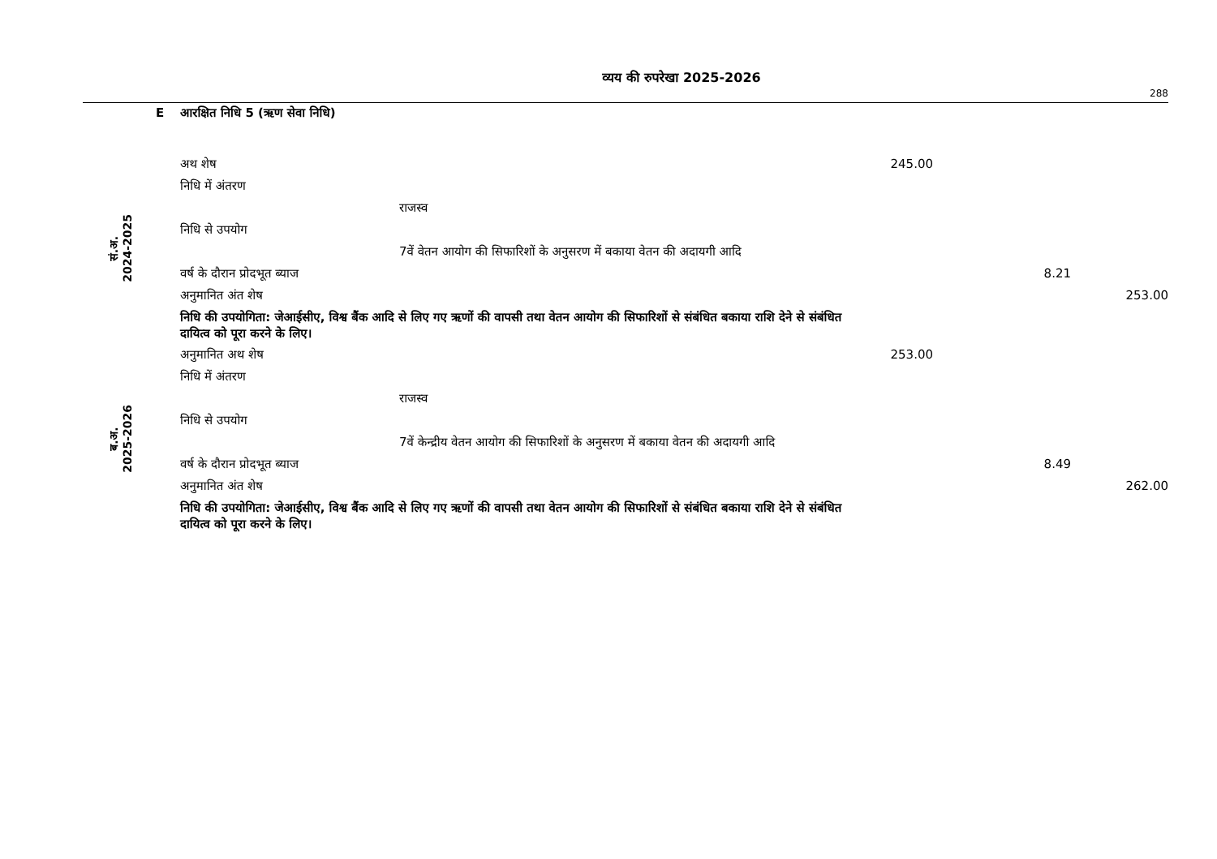व्यय की रुपरेखा 2025-2026
288
| | E | आरक्षित निधि 5 (ऋण सेवा निधि) | | | | |
| सं.अ. 2024-2025 | | अथ शेष | | 245.00 | | |
| | | निधि में अंतरण | | | | |
| | | | राजस्व | | | |
| | | निधि से उपयोग | | | | |
| | | | 7वें वेतन आयोग की सिफारिशों के अनुसरण में बकाया वेतन की अदायगी आदि | | | |
| | | वर्ष के दौरान प्रोदभूत ब्याज | | | 8.21 | |
| | | अनुमानित अंत शेष | | | | 253.00 |
| | | निधि की उपयोगिता: जेआईसीए, विश्व बैंक आदि से लिए गए ऋणों की वापसी तथा वेतन आयोग की सिफारिशों से संबंधित बकाया राशि देने से संबंधित दायित्व को पूरा करने के लिए। | | | | |
| ब.अ. 2025-2026 | | अनुमानित अथ शेष | | 253.00 | | |
| | | निधि में अंतरण | | | | |
| | | | राजस्व | | | |
| | | निधि से उपयोग | | | | |
| | | | 7वें केन्द्रीय वेतन आयोग की सिफारिशों के अनुसरण में बकाया वेतन की अदायगी आदि | | | |
| | | वर्ष के दौरान प्रोदभूत ब्याज | | | 8.49 | |
| | | अनुमानित अंत शेष | | | | 262.00 |
| | | निधि की उपयोगिता: जेआईसीए, विश्व बैंक आदि से लिए गए ऋणों की वापसी तथा वेतन आयोग की सिफारिशों से संबंधित बकाया राशि देने से संबंधित दायित्व को पूरा करने के लिए। | | | | |